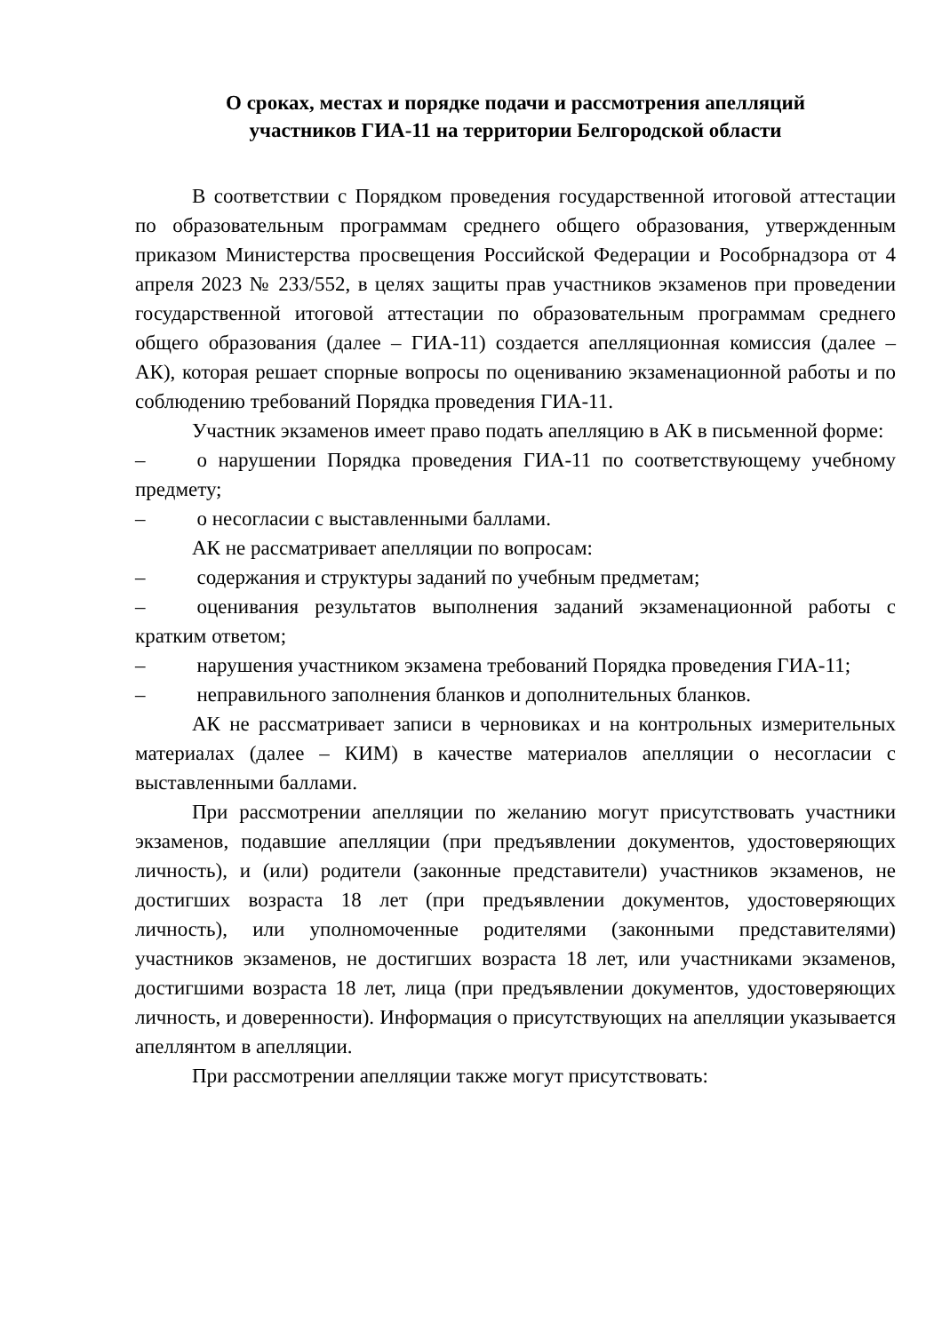О сроках, местах и порядке подачи и рассмотрения апелляций
участников ГИА-11 на территории Белгородской области
В соответствии с Порядком проведения государственной итоговой аттестации по образовательным программам среднего общего образования, утвержденным приказом Министерства просвещения Российской Федерации и Рособрнадзора от 4 апреля 2023 № 233/552, в целях защиты прав участников экзаменов при проведении государственной итоговой аттестации по образовательным программам среднего общего образования (далее – ГИА-11) создается апелляционная комиссия (далее – АК), которая решает спорные вопросы по оцениванию экзаменационной работы и по соблюдению требований Порядка проведения ГИА-11.
Участник экзаменов имеет право подать апелляцию в АК в письменной форме:
– о нарушении Порядка проведения ГИА-11 по соответствующему учебному предмету;
– о несогласии с выставленными баллами.
АК не рассматривает апелляции по вопросам:
– содержания и структуры заданий по учебным предметам;
– оценивания результатов выполнения заданий экзаменационной работы с кратким ответом;
– нарушения участником экзамена требований Порядка проведения ГИА-11;
– неправильного заполнения бланков и дополнительных бланков.
АК не рассматривает записи в черновиках и на контрольных измерительных материалах (далее – КИМ) в качестве материалов апелляции о несогласии с выставленными баллами.
При рассмотрении апелляции по желанию могут присутствовать участники экзаменов, подавшие апелляции (при предъявлении документов, удостоверяющих личность), и (или) родители (законные представители) участников экзаменов, не достигших возраста 18 лет (при предъявлении документов, удостоверяющих личность), или уполномоченные родителями (законными представителями) участников экзаменов, не достигших возраста 18 лет, или участниками экзаменов, достигшими возраста 18 лет, лица (при предъявлении документов, удостоверяющих личность, и доверенности). Информация о присутствующих на апелляции указывается апеллянтом в апелляции.
При рассмотрении апелляции также могут присутствовать: